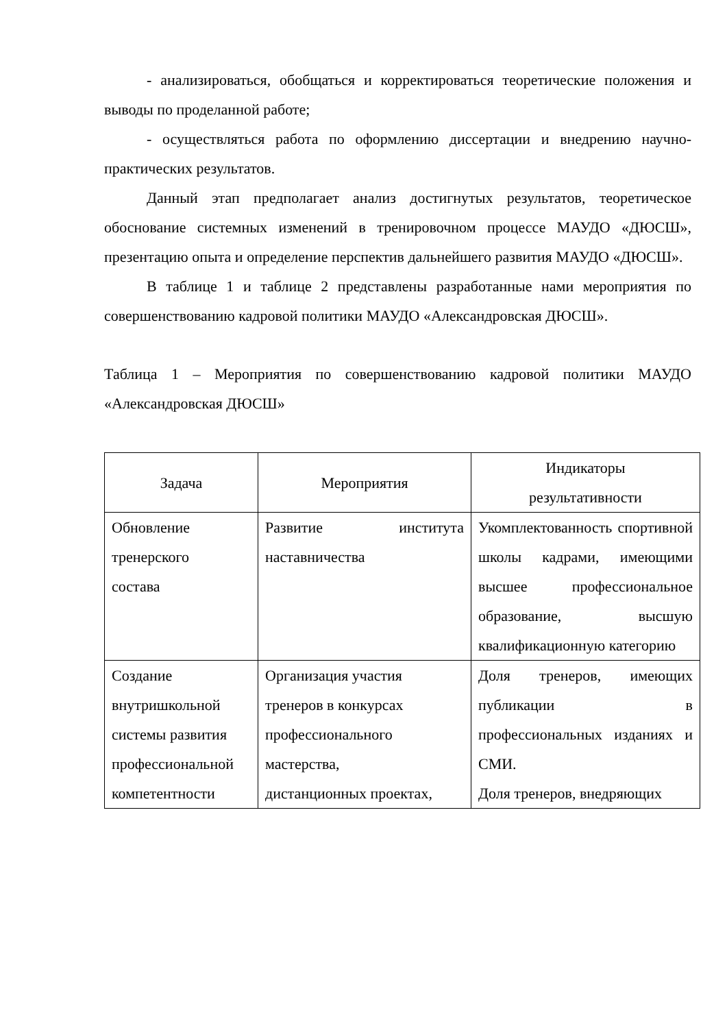- анализироваться, обобщаться и корректироваться теоретические положения и выводы по проделанной работе;
- осуществляться работа по оформлению диссертации и внедрению научно-практических результатов.
Данный этап предполагает анализ достигнутых результатов, теоретическое обоснование системных изменений в тренировочном процессе МАУДО «ДЮСШ», презентацию опыта и определение перспектив дальнейшего развития МАУДО «ДЮСШ».
В таблице 1 и таблице 2 представлены разработанные нами мероприятия по совершенствованию кадровой политики МАУДО «Александровская ДЮСШ».
Таблица 1 – Мероприятия по совершенствованию кадровой политики МАУДО «Александровская ДЮСШ»
| Задача | Мероприятия | Индикаторы результативности |
| Обновление тренерского состава | Развитие института наставничества | Укомплектованность спортивной школы кадрами, имеющими высшее профессиональное образование, высшую квалификационную категорию |
| Создание внутришкольной системы развития профессиональной компетентности | Организация участия тренеров в конкурсах профессионального мастерства, дистанционных проектах, | Доля тренеров, имеющих публикации в профессиональных изданиях и СМИ. Доля тренеров, внедряющих |